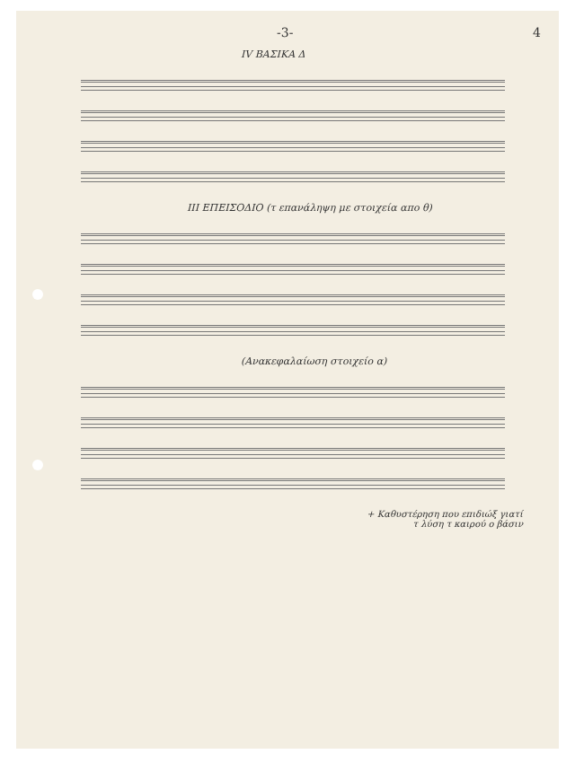-3- 4
IV ΒΑΣΙΚΑ Δ
III ΕΠΕΙΣΟΔΙΟ (τ επανάληψη με στοιχεία απο θ)
(Ανακεφαλαίωση στοιχείο α)
+ Καθυστέρηση που επιδιώξ γιατί
τ λύση τ καιρού ο βάσιν